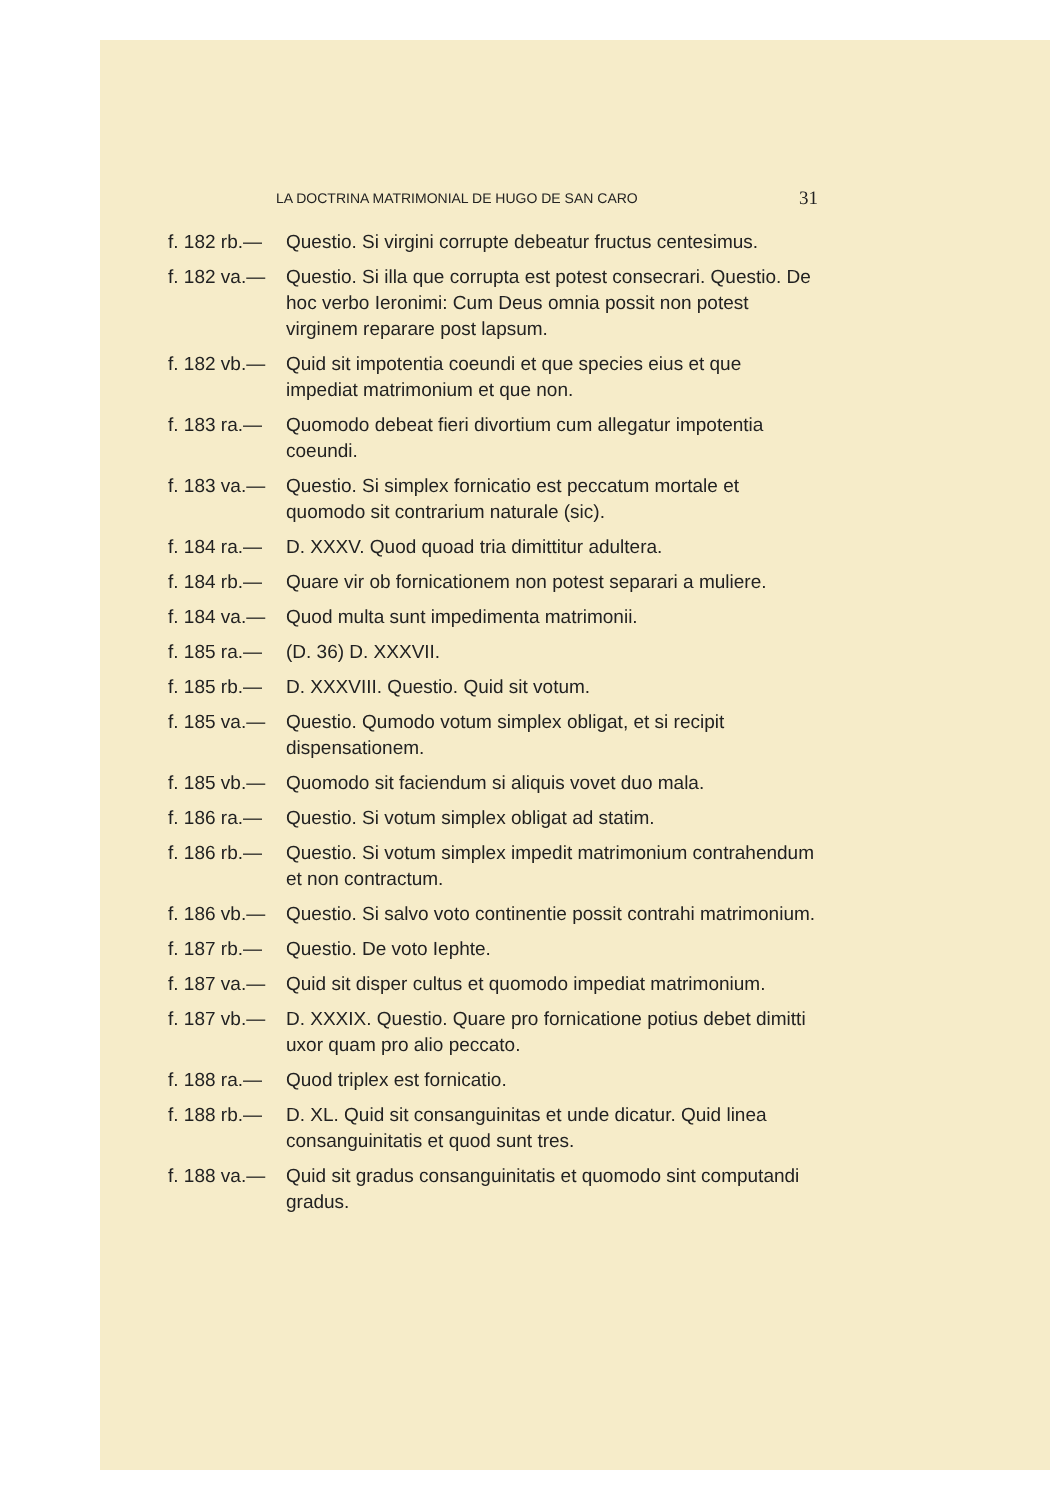LA DOCTRINA MATRIMONIAL DE HUGO DE SAN CARO 31
f. 182 rb.— Questio. Si virgini corrupte debeatur fructus centesimus.
f. 182 va.— Questio. Si illa que corrupta est potest consecrari. Questio. De hoc verbo Ieronimi: Cum Deus omnia possit non potest virginem reparare post lapsum.
f. 182 vb.— Quid sit impotentia coeundi et que species eius et que impediat matrimonium et que non.
f. 183 ra.— Quomodo debeat fieri divortium cum allegatur impotentia coeundi.
f. 183 va.— Questio. Si simplex fornicatio est peccatum mortale et quomodo sit contrarium naturale (sic).
f. 184 ra.— D. XXXV. Quod quoad tria dimittitur adultera.
f. 184 rb.— Quare vir ob fornicationem non potest separari a muliere.
f. 184 va.— Quod multa sunt impedimenta matrimonii.
f. 185 ra.— (D. 36) D. XXXVII.
f. 185 rb.— D. XXXVIII. Questio. Quid sit votum.
f. 185 va.— Questio. Qumodo votum simplex obligat, et si recipit dispensationem.
f. 185 vb.— Quomodo sit faciendum si aliquis vovet duo mala.
f. 186 ra.— Questio. Si votum simplex obligat ad statim.
f. 186 rb.— Questio. Si votum simplex impedit matrimonium contrahendum et non contractum.
f. 186 vb.— Questio. Si salvo voto continentie possit contrahi matrimonium.
f. 187 rb.— Questio. De voto Iephte.
f. 187 va.— Quid sit disper cultus et quomodo impediat matrimonium.
f. 187 vb.— D. XXXIX. Questio. Quare pro fornicatione potius debet dimitti uxor quam pro alio peccato.
f. 188 ra.— Quod triplex est fornicatio.
f. 188 rb.— D. XL. Quid sit consanguinitas et unde dicatur. Quid linea consanguinitatis et quod sunt tres.
f. 188 va.— Quid sit gradus consanguinitatis et quomodo sint computandi gradus.